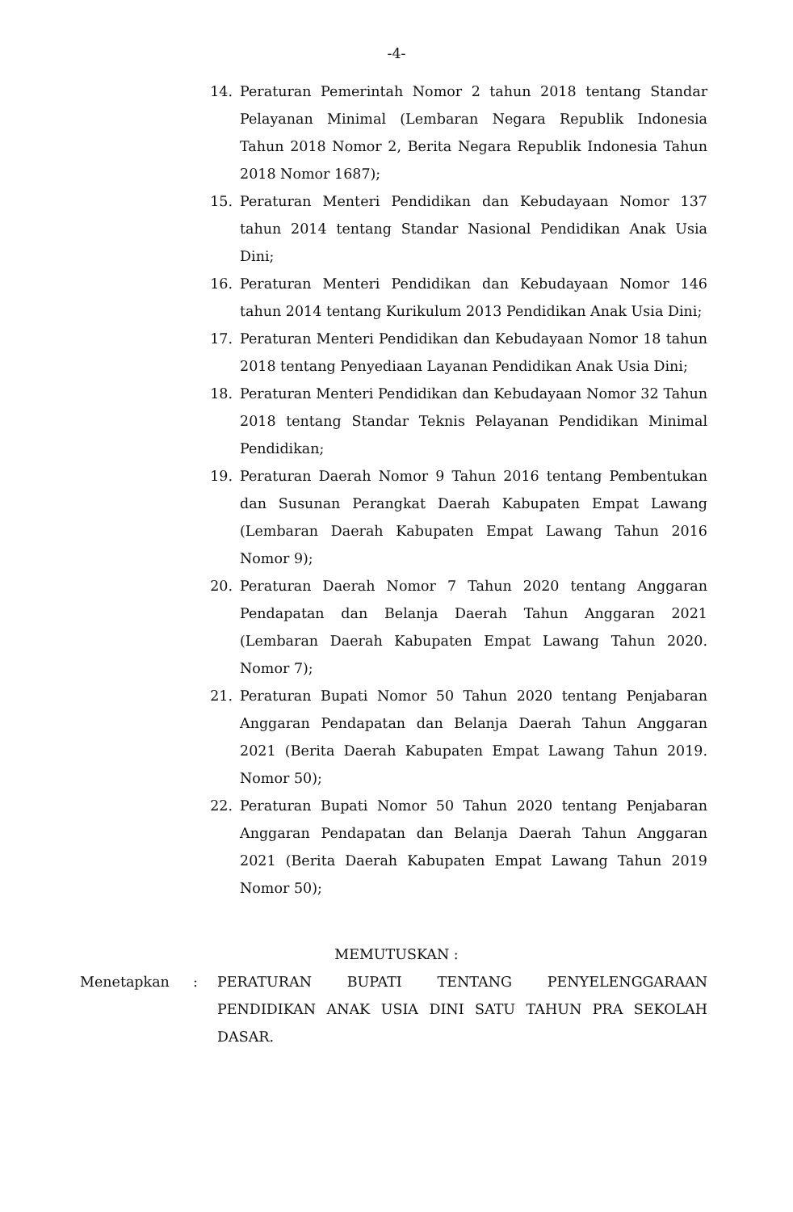-4-
14. Peraturan Pemerintah Nomor 2 tahun 2018 tentang Standar Pelayanan Minimal (Lembaran Negara Republik Indonesia Tahun 2018 Nomor 2, Berita Negara Republik Indonesia Tahun 2018 Nomor 1687);
15. Peraturan Menteri Pendidikan dan Kebudayaan Nomor 137 tahun 2014 tentang Standar Nasional Pendidikan Anak Usia Dini;
16. Peraturan Menteri Pendidikan dan Kebudayaan Nomor 146 tahun 2014 tentang Kurikulum 2013 Pendidikan Anak Usia Dini;
17. Peraturan Menteri Pendidikan dan Kebudayaan Nomor 18 tahun 2018 tentang Penyediaan Layanan Pendidikan Anak Usia Dini;
18. Peraturan Menteri Pendidikan dan Kebudayaan Nomor 32 Tahun 2018 tentang Standar Teknis Pelayanan Pendidikan Minimal Pendidikan;
19. Peraturan Daerah Nomor 9 Tahun 2016 tentang Pembentukan dan Susunan Perangkat Daerah Kabupaten Empat Lawang (Lembaran Daerah Kabupaten Empat Lawang Tahun 2016 Nomor 9);
20. Peraturan Daerah Nomor 7 Tahun 2020 tentang Anggaran Pendapatan dan Belanja Daerah Tahun Anggaran 2021 (Lembaran Daerah Kabupaten Empat Lawang Tahun 2020. Nomor 7);
21. Peraturan Bupati Nomor 50 Tahun 2020 tentang Penjabaran Anggaran Pendapatan dan Belanja Daerah Tahun Anggaran 2021 (Berita Daerah Kabupaten Empat Lawang Tahun 2019. Nomor 50);
22. Peraturan Bupati Nomor 50 Tahun 2020 tentang Penjabaran Anggaran Pendapatan dan Belanja Daerah Tahun Anggaran 2021 (Berita Daerah Kabupaten Empat Lawang Tahun 2019 Nomor 50);
MEMUTUSKAN :
Menetapkan : PERATURAN BUPATI TENTANG PENYELENGGARAAN PENDIDIKAN ANAK USIA DINI SATU TAHUN PRA SEKOLAH DASAR.